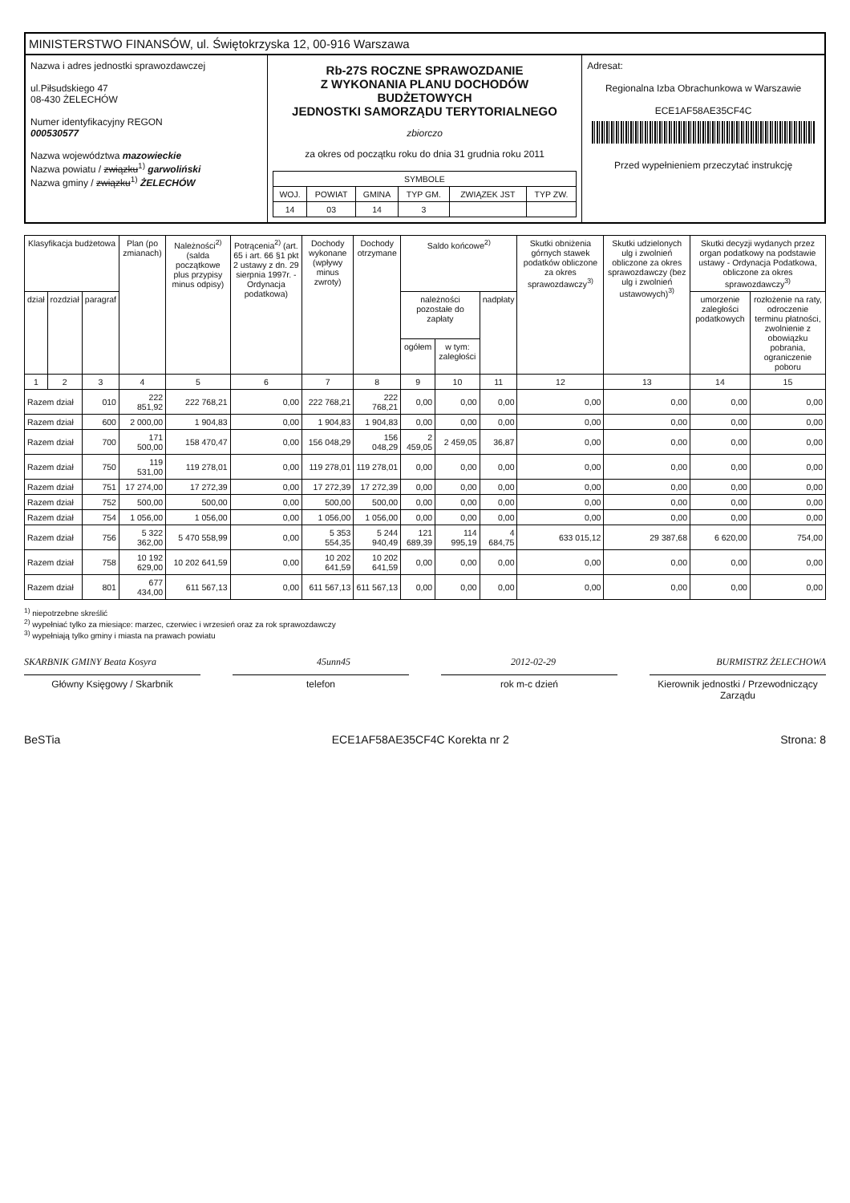MINISTERSTWO FINANSÓW, ul. Świętokrzyska 12, 00-916 Warszawa
Nazwa i adres jednostki sprawozdawczej
ul.Piłsudskiego 47
08-430 ŻELECHÓW
Numer identyfikacyjny REGON
000530577
Nazwa województwa mazowieckie
Nazwa powiatu / związku<sup>1)</sup> garwoliński
Nazwa gminy / związku<sup>1)</sup> ŻELECHÓW
Rb-27S ROCZNE SPRAWOZDANIE
Z WYKONANIA PLANU DOCHODÓW BUDŻETOWYCH
JEDNOSTKI SAMORZĄDU TERYTORIALNEGO
zbiorczo
za okres od początku roku do dnia 31 grudnia roku 2011
| SYMBOLE | | | | | |
| WOJ. | POWIAT | GMINA | TYP GM. | ZWIĄZEK JST | TYP ZW. |
| 14 | 03 | 14 | 3 | | |
Adresat:
Regionalna Izba Obrachunkowa w Warszawie
ECE1AF58AE35CF4C
Przed wypełnieniem przeczytać instrukcję
| Klasyfikacja budżetowa | | | Plan (po zmianach) | Należności<sup>2)</sup> (salda początkowe plus przypisy minus odpisy) | Potrącenia<sup>2)</sup> (art. 65 i art. 66 §1 pkt 2 ustawy z dn. 29 sierpnia 1997r. - Ordynacja podatkowa) | Dochody wykonane (wpływy minus zwroty) | Dochody otrzymane | Saldo końcowe<sup>2)</sup> | | | Skutki obniżenia górnych stawek podatków obliczone za okres sprawozdawczy<sup>3)</sup> | Skutki udzielonych ulg i zwolnień obliczone za okres sprawozdawczy (bez ulg i zwolnień ustawowych)<sup>3)</sup> | Skutki decyzji wydanych przez organ podatkowy na podstawie ustawy - Ordynacja Podatkowa, obliczone za okres sprawozdawczy<sup>3)</sup> | |
| --- | --- | --- | --- | --- | --- | --- | --- | --- | --- | --- | --- | --- | --- | --- |
| dział | rozdział | paragraf | | | | | | należności pozostałe do zapłaty | | nadpłaty | | | umorzenie zaległości podatkowych | rozłożenie na raty, odroczenie terminu płatności, zwolnienie z obowiązku pobrania, ograniczenie poboru |
| | | | | | | | | ogółem | w tym: zaległości | | | | | |
| 1 | 2 | 3 | 4 | 5 | 6 | 7 | 8 | 9 | 10 | 11 | 12 | 13 | 14 | 15 |
| Razem dział | | 010 | 222 851,92 | 222 768,21 | 0,00 | 222 768,21 | 222 768,21 | 0,00 | 0,00 | 0,00 | 0,00 | 0,00 | 0,00 | 0,00 |
| Razem dział | | 600 | 2 000,00 | 1 904,83 | 0,00 | 1 904,83 | 1 904,83 | 0,00 | 0,00 | 0,00 | 0,00 | 0,00 | 0,00 | 0,00 |
| Razem dział | | 700 | 171 500,00 | 158 470,47 | 0,00 | 156 048,29 | 156 048,29 | 2 459,05 | 2 459,05 | 36,87 | 0,00 | 0,00 | 0,00 | 0,00 |
| Razem dział | | 750 | 119 531,00 | 119 278,01 | 0,00 | 119 278,01 | 119 278,01 | 0,00 | 0,00 | 0,00 | 0,00 | 0,00 | 0,00 | 0,00 |
| Razem dział | | 751 | 17 274,00 | 17 272,39 | 0,00 | 17 272,39 | 17 272,39 | 0,00 | 0,00 | 0,00 | 0,00 | 0,00 | 0,00 | 0,00 |
| Razem dział | | 752 | 500,00 | 500,00 | 0,00 | 500,00 | 500,00 | 0,00 | 0,00 | 0,00 | 0,00 | 0,00 | 0,00 | 0,00 |
| Razem dział | | 754 | 1 056,00 | 1 056,00 | 0,00 | 1 056,00 | 1 056,00 | 0,00 | 0,00 | 0,00 | 0,00 | 0,00 | 0,00 | 0,00 |
| Razem dział | | 756 | 5 322 362,00 | 5 470 558,99 | 0,00 | 5 353 554,35 | 5 244 940,49 | 121 689,39 | 114 995,19 | 4 684,75 | 633 015,12 | 29 387,68 | 6 620,00 | 754,00 |
| Razem dział | | 758 | 10 192 629,00 | 10 202 641,59 | 0,00 | 10 202 641,59 | 10 202 641,59 | 0,00 | 0,00 | 0,00 | 0,00 | 0,00 | 0,00 | 0,00 |
| Razem dział | | 801 | 677 434,00 | 611 567,13 | 0,00 | 611 567,13 | 611 567,13 | 0,00 | 0,00 | 0,00 | 0,00 | 0,00 | 0,00 | 0,00 |
<sup>1)</sup> niepotrzebne skreślić
<sup>2)</sup> wypełniać tylko za miesiące: marzec, czerwiec i wrzesień oraz za rok sprawozdawczy
<sup>3)</sup> wypełniają tylko gminy i miasta na prawach powiatu
SKARBNIK GMINY Beata Kosyra 45unn45 2012-02-29 BURMISTRZ ŻELECHOWA
Główny Księgowy / Skarbnik telefon rok m-c dzień Kierownik jednostki / Przewodniczący Zarządu
BeSTia ECE1AF58AE35CF4C Korekta nr 2 Strona: 8